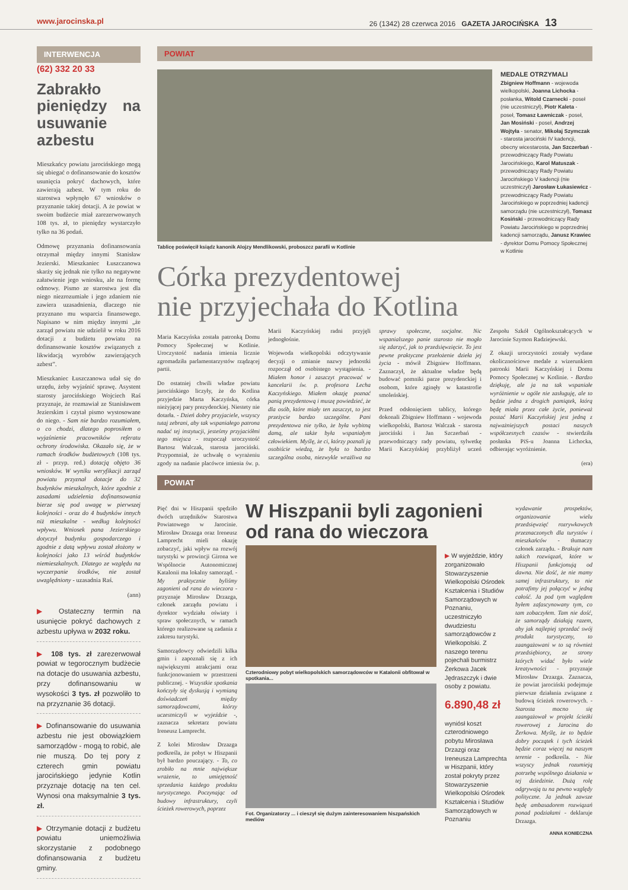www.jarocinska.pl 26 (1342) 28 czerwca 2016 GAZETA JAROCIŃSKA 13
INTERWENCJA
(62) 332 20 33
Zabrakło pieniędzy na usuwanie azbestu
Mieszkańcy powiatu jarocińskiego mogą się ubiegać o dofinansowanie do kosztów usunięcia pokryć dachowych, które zawierają azbest. W tym roku do starostwa wpłynęło 67 wniosków o przyznanie takiej dotacji. A że powiat w swoim budżecie miał zarezerwowanych 108 tys. zł, to pieniędzy wystarczyło tylko na 36 podań.
Odmowę przyznania dofinansowania otrzymał między innymi Stanisław Jezierski. Mieszkaniec Łuszczanowa skarży się jednak nie tylko na negatywne załatwienie jego wniosku, ale na formę odmowy. Pismo ze starostwa jest dla niego niezrozumiałe i jego zdaniem nie zawiera uzasadnienia, dlaczego nie przyznano mu wsparcia finansowego. Napisano w nim między innymi „że zarząd powiatu nie udzielił w roku 2016 dotacji z budżetu powiatu na dofinansowanie kosztów związanych z likwidacją wyrobów zawierających azbest”.
Mieszkaniec Łuszczanowa udał się do urzędu, żeby wyjaśnić sprawę. Asystent starosty jarocińskiego Wojciech Raś przyznaje, że rozmawiał ze Stanisławem Jezierskim i czytał pismo wystosowane do niego. - Sam nie bardzo rozumiałem, o co chodzi, dlatego poprosiłem o wyjaśnienie pracowników referatu ochrony środowiska. Okazało się, że w ramach środków budżetowych (108 tys. zł - przyp. red.) dotacją objęto 36 wniosków. W wyniku weryfikacji zarząd powiatu przyznał dotacje do 32 budynków mieszkalnych, które zgodnie z zasadami udzielenia dofinansowania bierze się pod uwagę w pierwszej kolejności - oraz do 4 budynków innych niż mieszkalne - według kolejności wpływu. Wniosek pana Jezierskiego dotyczył budynku gospodarczego i zgodnie z datą wpływu został złożony w kolejności jako 13 wśród budynków niemieszkalnych. Dlatego ze względu na wyczerpanie środków, nie został uwzględniony - uzasadnia Raś.
(ann)
▶ Ostateczny termin na usunięcie pokryć dachowych z azbestu upływa w 2032 roku.
▶ 108 tys. zł zarezerwował powiat w tegorocznym budżecie na dotacje do usuwania azbestu, przy dofinansowaniu w wysokości 3 tys. zł pozwoliło to na przyznanie 36 dotacji.
▶ Dofinansowanie do usuwania azbestu nie jest obowiązkiem samorządów - mogą to robić, ale nie muszą. Do tej pory z czterech gmin powiatu jarocińskiego jedynie Kotlin przyznaje dotację na ten cel. Wynosi ona maksymalnie 3 tys. zł.
▶ Otrzymanie dotacji z budżetu powiatu uniemożliwia skorzystanie z podobnego dofinansowania z budżetu gminy.
POWIAT
Tablicę poświęcił ksiądz kanonik Alojzy Mendlikowski, proboszcz parafii w Kotlinie
MEDALE OTRZYMALI
Zbigniew Hoffmann - wojewoda wielkopolski, Joanna Lichocka - posłanka, Witold Czarnecki - poseł (nie uczestniczył), Piotr Kaleta - poseł, Tomasz Ławniczak - poseł, Jan Mosiński - poseł, Andrzej Wojtyła - senator, Mikołaj Szymczak - starosta jarociński IV kadencji, obecny wicestarosta, Jan Szczerbań - przewodniczący Rady Powiatu Jarocińskiego, Karol Matuszak - przewodniczący Rady Powiatu Jarocińskiego V kadencji (nie uczestniczył) Jarosław Łukasiewicz - przewodniczący Rady Powiatu Jarocińskiego w poprzedniej kadencji samorządu (nie uczestniczył), Tomasz Kosiński - przewodniczący Rady Powiatu Jarocińskiego w poprzedniej kadencji samorządu, Janusz Krawiec - dyrektor Domu Pomocy Społecznej w Kotlinie
Córka prezydentowej
nie przyjechała do Kotlina
Maria Kaczyńska została patronką Domu Pomocy Społecznej w Kotlinie. Uroczystość nadania imienia licznie zgromadziła parlamentarzystów rządzącej partii.
Do ostatniej chwili władze powiatu jarocińskiego liczyły, że do Kotlina przyjedzie Marta Kaczyńska, córka nieżyjącej pary prezydenckiej. Niestety nie dotarła. - Dzień dobry przyjaciele, wszyscy tutaj zebrani, aby tak wspaniałego patrona nadać tej instytucji, jesteśmy przyjaciółmi tego miejsca - rozpoczął uroczystość Bartosz Walczak, starosta jarociński. Przypomniał, że uchwałę o wyrażeniu zgody na nadanie placówce imienia św. p. Marii Kaczyńskiej radni przyjęli jednogłośnie.
Wojewoda wielkopolski odczytywanie decyzji o zmianie nazwy jednostki rozpoczął od osobistego wystąpienia. - Miałem honor i zaszczyt pracować w kancelarii św. p. profesora Lecha Kaczyńskiego. Miałem okazję poznać panią prezydentową i muszę powiedzieć, że dla osób, które miały ten zaszczyt, to jest przeżycie bardzo szczególne. Pani prezydentowa nie tylko, że była wybitną damą, ale także była wspaniałym człowiekiem. Myślę, że ci, którzy poznali ją osobiście wiedzą, że była to bardzo szczególna osoba, niezwykle wrażliwa na sprawy społeczne, socjalne. Nic wspanialszego panie starosto nie mogło się zdarzyć, jak to przedsięwzięcie. To jest pewne praktyczne przełożenie dzieła jej życia - mówił Zbigniew Hoffmann. Zaznaczył, że aktualne władze będą budować pomniki parze prezydenckiej i osobom, które zginęły w katastrofie smoleńskiej.
Przed odsłonięciem tablicy, którego dokonali Zbigniew Hoffmann - wojewoda wielkopolski, Bartosz Walczak - starosta jarociński i Jan Szczerbań - przewodniczący rady powiatu, sylwetkę Marii Kaczyńskiej przybliżył uczeń Zespołu Szkół Ogólnokształcących w Jarocinie Szymon Radziejewski.
Z okazji uroczystości zostały wydane okolicznościowe medale z wizerunkiem patronki Marii Kaczyńskiej i Domu Pomocy Społecznej w Kotlinie. - Bardzo dziękuję, ale ja na tak wspaniałe wyróżnienie w ogóle nie zasługuję, ale to będzie jedna z drogich pamiątek, którą będę miała przez całe życie, ponieważ postać Marii Kaczyńskiej jest jedną z najważniejszych postaci naszych współczesnych czasów - stwierdziła posłanka PiS-u Joanna Lichocka, odbierając wyróżnienie.
(era)
POWIAT
Pięć dni w Hiszpanii spędziło dwóch urzędników Starostwa Powiatowego w Jarocinie. Mirosław Drzazga oraz Ireneusz Lamprecht mieli okazję zobaczyć, jaki wpływ na rozwój turystyki w prowincji Girona we Wspólnocie Autonomicznej Katalonii ma lokalny samorząd. - My praktycznie byliśmy zagonieni od rana do wieczora - przyznaje Mirosław Drzazga, członek zarządu powiatu i dyrektor wydziału oświaty i spraw społecznych, w ramach którego realizowane są zadania z zakresu turystyki.
Samorządowcy odwiedzili kilka gmin i zapoznali się z ich największymi atrakcjami oraz funkcjonowaniem w przestrzeni publicznej. - Wszystkie spotkania kończyły się dyskusją i wymianą doświadczeń między samorządowcami, którzy uczestniczyli w wyjeździe -, zaznacza sekretarz powiatu Ireneusz Lamprecht.
Z kolei Mirosław Drzazga podkreśla, że pobyt w Hiszpanii był bardzo pouczający. - To, co zrobiło na mnie największe wrażenie, to umiejętność sprzedania każdego produktu turystycznego. Poczynając od budowy infrastruktury, czyli ścieżek rowerowych, poprzez
W Hiszpanii byli zagonieni od rana do wieczora
Czterodniowy pobyt wielkopolskich samorządowców w Katalonii obfitował w spotkania...
Fot. Organizatorzy ... i cieszył się dużym zainteresowaniem hiszpańskich mediów
▶ W wyjeździe, który zorganizowało Stowarzyszenie Wielkopolski Ośrodek Kształcenia i Studiów Samorządowych w Poznaniu, uczestniczyło dwudziestu samorządowców z Wielkopolski. Z naszego terenu pojechali burmistrz Żerkowa Jacek Jędraszczyk i dwie osoby z powiatu.
6.890,48 zł
wyniósł koszt czterodniowego pobytu Mirosława Drzazgi oraz Ireneusza Lamprechta w Hiszpanii, który został pokryty przez Stowarzyszenie Wielkopolski Ośrodek Kształcenia i Studiów Samorządowych w Poznaniu
wydawanie prospektów, organizowanie wielu przedsięwzięć rozrywkowych przeznaczonych dla turystów i mieszkańców - tłumaczy członek zarządu. - Brakuje nam takich rozwiązań, które w Hiszpanii funkcjonują od dawna. Nie dość, że nie mamy samej infrastruktury, to nie potrafimy jej połączyć w jedną całość. Ja pod tym względem byłem zafascynowany tym, co tam zobaczyłem. Tam nie dość, że samorządy działają razem, aby jak najlepiej sprzedać swój produkt turystyczny, to zaangażowani w to są również przedsiębiorcy, ze strony których widać było wiele kreatywności - przyznaje Mirosław Drzazga. Zaznacza, że powiat jarociński podejmuje pierwsze działania związane z budową ścieżek rowerowych. - Starosta mocno się zaangażował w projekt ścieżki rowerowej z Jarocina do Żerkowa. Myślę, że to będzie dobry początek i tych ścieżek będzie coraz więcej na naszym terenie - podkreśla. - Nie wszyscy jednak rozumieją potrzebę wspólnego działania w tej dziedzinie. Dużą rolę odgrywają tu na pewno względy polityczne. Ja jednak zawsze będę ambasadorem rozwiązań ponad podziałami - deklaruje Drzazga.
ANNA KONIECZNA